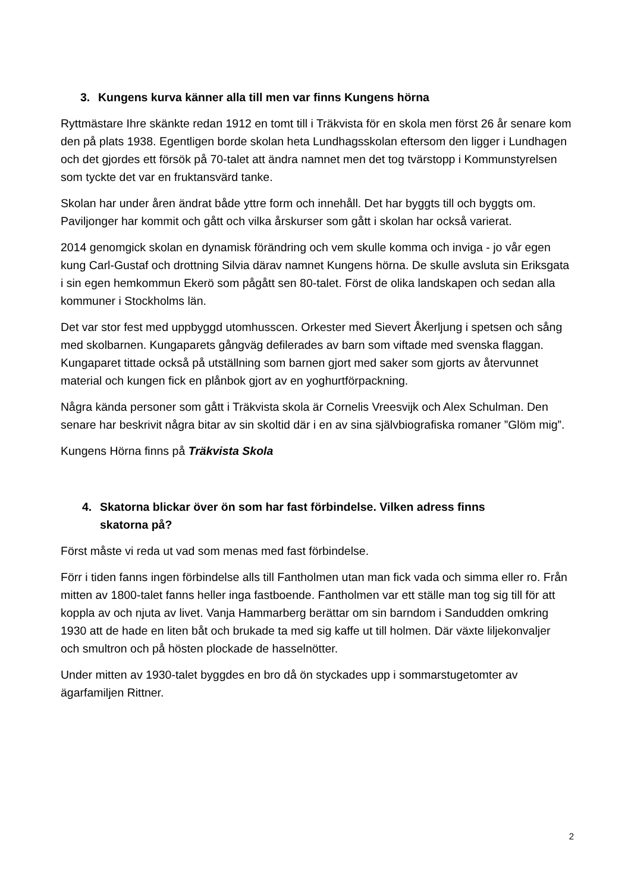3. Kungens kurva känner alla till men var finns Kungens hörna
Ryttmästare Ihre skänkte redan 1912 en tomt till i Träkvista för en skola men först 26 år senare kom den på plats 1938. Egentligen borde skolan heta Lundhagsskolan eftersom den ligger i Lundhagen och det gjordes ett försök på 70-talet att ändra namnet men det tog tvärstopp i Kommunstyrelsen som tyckte det var en fruktansvärd tanke.
Skolan har under åren ändrat både yttre form och innehåll. Det har byggts till och byggts om. Paviljonger har kommit och gått och vilka årskurser som gått i skolan har också varierat.
2014 genomgick skolan en dynamisk förändring och vem skulle komma och inviga - jo vår egen kung Carl-Gustaf och drottning Silvia därav namnet Kungens hörna. De skulle avsluta sin Eriksgata i sin egen hemkommun Ekerö som pågått sen 80-talet. Först de olika landskapen och sedan alla kommuner i Stockholms län.
Det var stor fest med uppbyggd utomhusscen. Orkester med Sievert Åkerljung i spetsen och sång med skolbarnen. Kungaparets gångväg defilerades av barn som viftade med svenska flaggan. Kungaparet tittade också på utställning som barnen gjort med saker som gjorts av återvunnet material och kungen fick en plånbok gjort av en yoghurtförpackning.
Några kända personer som gått i Träkvista skola är Cornelis Vreesvijk och Alex Schulman. Den senare har beskrivit några bitar av sin skoltid där i en av sina självbiografiska romaner ”Glöm mig”.
Kungens Hörna finns på Träkvista Skola
4. Skatorna blickar över ön som har fast förbindelse. Vilken adress finns
skatorna på?
Först måste vi reda ut vad som menas med fast förbindelse.
Förr i tiden fanns ingen förbindelse alls till Fantholmen utan man fick vada och simma eller ro. Från mitten av 1800-talet fanns heller inga fastboende. Fantholmen var ett ställe man tog sig till för att koppla av och njuta av livet. Vanja Hammarberg berättar om sin barndom i Sandudden omkring 1930 att de hade en liten båt och brukade ta med sig kaffe ut till holmen. Där växte liljekonvaljer och smultron och på hösten plockade de hasselnötter.
Under mitten av 1930-talet byggdes en bro då ön styckades upp i sommarstugetomter av ägarfamiljen Rittner.
2